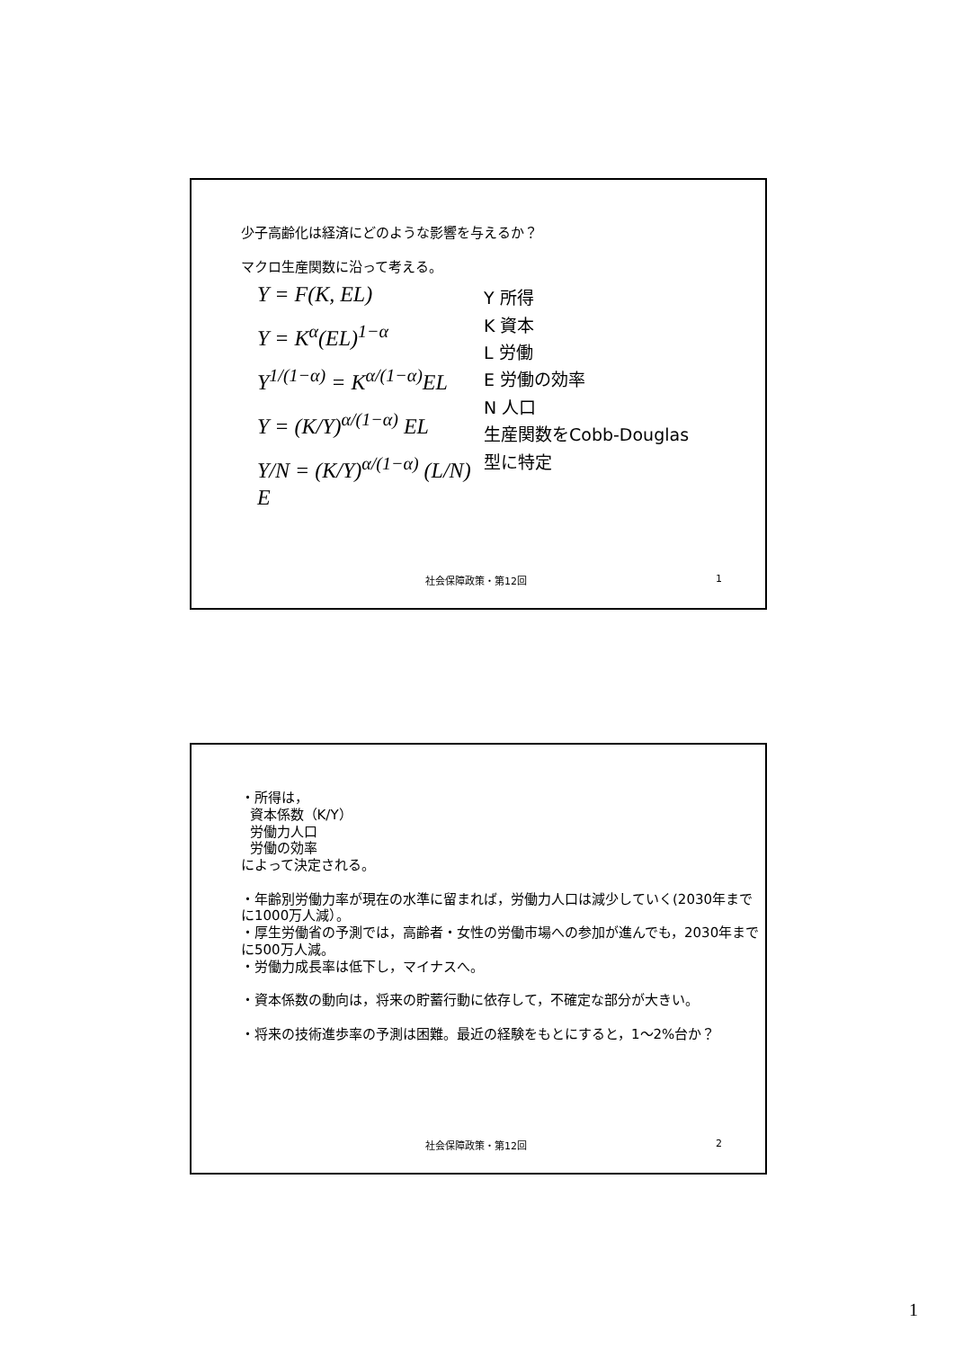少子高齢化は経済にどのような影響を与えるか？
マクロ生産関数に沿って考える。
Y = F(K, EL)
Y = K<sup>α</sup>(EL)<sup>1−α</sup>
Y<sup>1/(1−α)</sup> = K<sup>α/(1−α)</sup>EL
Y = (K/Y)<sup>α/(1−α)</sup> EL
Y/N = (K/Y)<sup>α/(1−α)</sup> (L/N) E
Y 所得
K 資本
L 労働
E 労働の効率
N 人口
生産関数をCobb-Douglas
型に特定
社会保障政策・第12回 1
・所得は，
資本係数（K/Y）
労働力人口
労働の効率
によって決定される。
・年齢別労働力率が現在の水準に留まれば，労働力人口は減少していく(2030年までに1000万人減）。
・厚生労働省の予測では，高齢者・女性の労働市場への参加が進んでも，2030年までに500万人減。
・労働力成長率は低下し，マイナスへ。
・資本係数の動向は，将来の貯蓄行動に依存して，不確定な部分が大きい。
・将来の技術進歩率の予測は困難。最近の経験をもとにすると，1〜2%台か？
社会保障政策・第12回 2
1